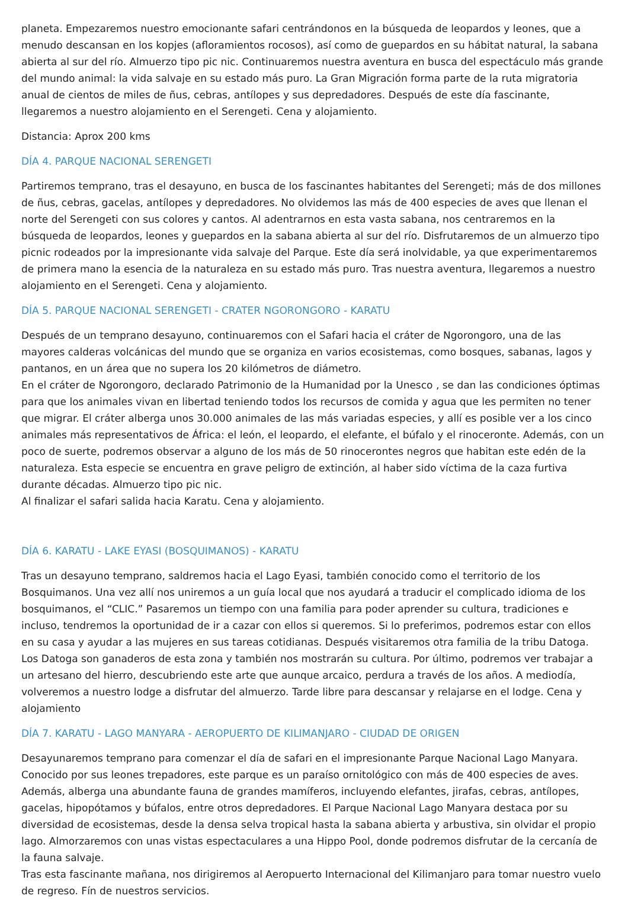planeta. Empezaremos nuestro emocionante safari centrándonos en la búsqueda de leopardos y leones, que a menudo descansan en los kopjes (afloramientos rocosos), así como de guepardos en su hábitat natural, la sabana abierta al sur del río. Almuerzo tipo pic nic. Continuaremos nuestra aventura en busca del espectáculo más grande del mundo animal: la vida salvaje en su estado más puro. La Gran Migración forma parte de la ruta migratoria anual de cientos de miles de ñus, cebras, antílopes y sus depredadores. Después de este día fascinante, llegaremos a nuestro alojamiento en el Serengeti. Cena y alojamiento.
Distancia: Aprox 200 kms
DÍA 4. PARQUE NACIONAL SERENGETI
Partiremos temprano, tras el desayuno, en busca de los fascinantes habitantes del Serengeti; más de dos millones de ñus, cebras, gacelas, antílopes y depredadores. No olvidemos las más de 400 especies de aves que llenan el norte del Serengeti con sus colores y cantos. Al adentrarnos en esta vasta sabana, nos centraremos en la búsqueda de leopardos, leones y guepardos en la sabana abierta al sur del río. Disfrutaremos de un almuerzo tipo picnic rodeados por la impresionante vida salvaje del Parque. Este día será inolvidable, ya que experimentaremos de primera mano la esencia de la naturaleza en su estado más puro. Tras nuestra aventura, llegaremos a nuestro alojamiento en el Serengeti. Cena y alojamiento.
DÍA 5. PARQUE NACIONAL SERENGETI - CRATER NGORONGORO - KARATU
Después de un temprano desayuno, continuaremos con el Safari hacia el cráter de Ngorongoro, una de las mayores calderas volcánicas del mundo que se organiza en varios ecosistemas, como bosques, sabanas, lagos y pantanos, en un área que no supera los 20 kilómetros de diámetro.
En el cráter de Ngorongoro, declarado Patrimonio de la Humanidad por la Unesco , se dan las condiciones óptimas para que los animales vivan en libertad teniendo todos los recursos de comida y agua que les permiten no tener que migrar. El cráter alberga unos 30.000 animales de las más variadas especies, y allí es posible ver a los cinco animales más representativos de África: el león, el leopardo, el elefante, el búfalo y el rinoceronte. Además, con un poco de suerte, podremos observar a alguno de los más de 50 rinocerontes negros que habitan este edén de la naturaleza. Esta especie se encuentra en grave peligro de extinción, al haber sido víctima de la caza furtiva durante décadas. Almuerzo tipo pic nic.
Al finalizar el safari salida hacia Karatu. Cena y alojamiento.
DÍA 6. KARATU - LAKE EYASI (BOSQUIMANOS) - KARATU
Tras un desayuno temprano, saldremos hacia el Lago Eyasi, también conocido como el territorio de los Bosquimanos. Una vez allí nos uniremos a un guía local que nos ayudará a traducir el complicado idioma de los bosquimanos, el “CLIC.” Pasaremos un tiempo con una familia para poder aprender su cultura, tradiciones e incluso, tendremos la oportunidad de ir a cazar con ellos si queremos. Si lo preferimos, podremos estar con ellos en su casa y ayudar a las mujeres en sus tareas cotidianas. Después visitaremos otra familia de la tribu Datoga. Los Datoga son ganaderos de esta zona y también nos mostrarán su cultura. Por último, podremos ver trabajar a un artesano del hierro, descubriendo este arte que aunque arcaico, perdura a través de los años. A mediodía, volveremos a nuestro lodge a disfrutar del almuerzo. Tarde libre para descansar y relajarse en el lodge. Cena y alojamiento
DÍA 7. KARATU - LAGO MANYARA - AEROPUERTO DE KILIMANJARO - CIUDAD DE ORIGEN
Desayunaremos temprano para comenzar el día de safari en el impresionante Parque Nacional Lago Manyara. Conocido por sus leones trepadores, este parque es un paraíso ornitológico con más de 400 especies de aves. Además, alberga una abundante fauna de grandes mamíferos, incluyendo elefantes, jirafas, cebras, antílopes, gacelas, hipopótamos y búfalos, entre otros depredadores. El Parque Nacional Lago Manyara destaca por su diversidad de ecosistemas, desde la densa selva tropical hasta la sabana abierta y arbustiva, sin olvidar el propio lago. Almorzaremos con unas vistas espectaculares a una Hippo Pool, donde podremos disfrutar de la cercanía de la fauna salvaje.
Tras esta fascinante mañana, nos dirigiremos al Aeropuerto Internacional del Kilimanjaro para tomar nuestro vuelo de regreso. Fín de nuestros servicios.